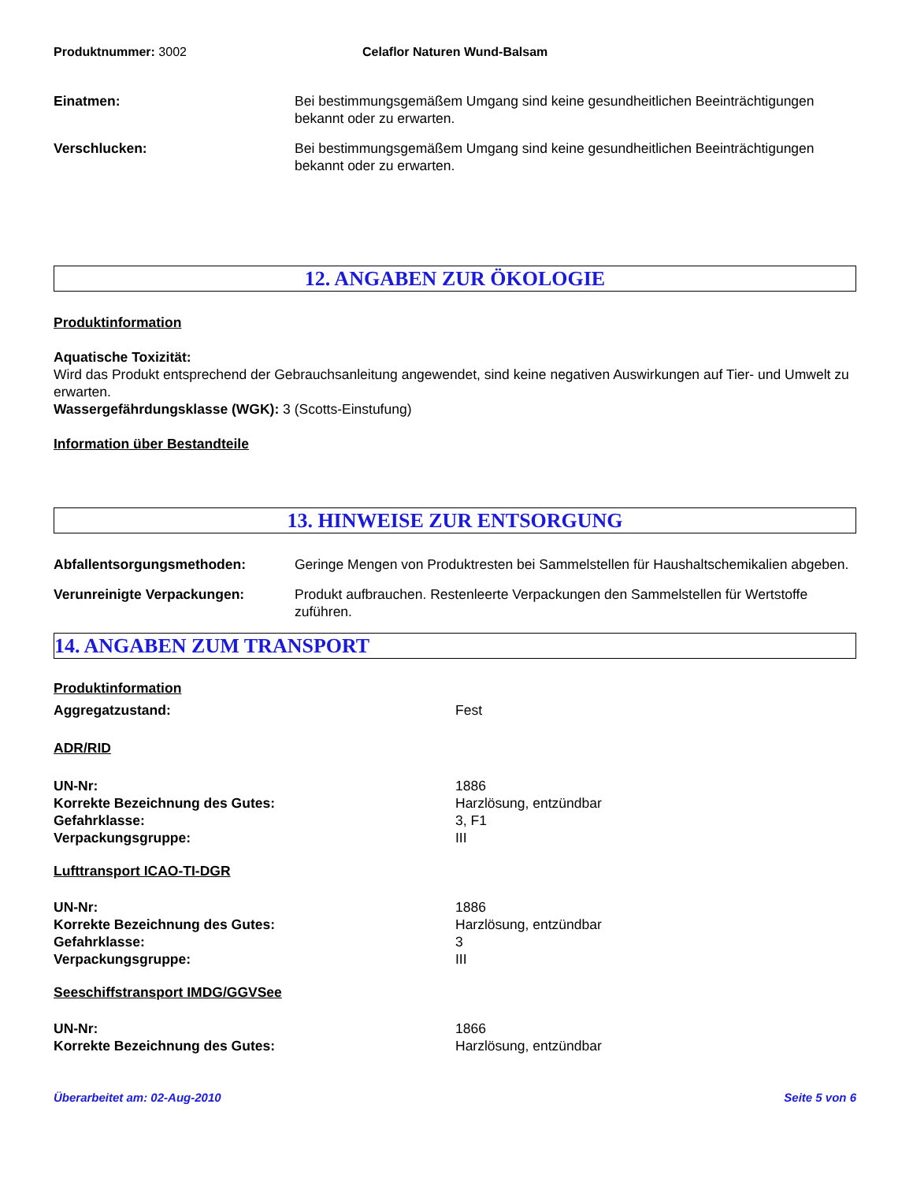Produktnummer: 3002 Celaflor Naturen Wund-Balsam
Einatmen: Bei bestimmungsgemäßem Umgang sind keine gesundheitlichen Beeinträchtigungen bekannt oder zu erwarten.
Verschlucken: Bei bestimmungsgemäßem Umgang sind keine gesundheitlichen Beeinträchtigungen bekannt oder zu erwarten.
12. ANGABEN ZUR ÖKOLOGIE
Produktinformation
Aquatische Toxizität:
Wird das Produkt entsprechend der Gebrauchsanleitung angewendet, sind keine negativen Auswirkungen auf Tier- und Umwelt zu erwarten.
Wassergefährdungsklasse (WGK): 3 (Scotts-Einstufung)
Information über Bestandteile
13. HINWEISE ZUR ENTSORGUNG
Abfallentsorgungsmethoden: Geringe Mengen von Produktresten bei Sammelstellen für Haushaltschemikalien abgeben.
Verunreinigte Verpackungen: Produkt aufbrauchen. Restenleerte Verpackungen den Sammelstellen für Wertstoffe zuführen.
14. ANGABEN ZUM TRANSPORT
Produktinformation
Aggregatzustand: Fest
ADR/RID
UN-Nr: 1886
Korrekte Bezeichnung des Gutes: Harzlösung, entzündbar
Gefahrklasse: 3, F1
Verpackungsgruppe: III
Lufttransport ICAO-TI-DGR
UN-Nr: 1886
Korrekte Bezeichnung des Gutes: Harzlösung, entzündbar
Gefahrklasse: 3
Verpackungsgruppe: III
Seeschiffstransport IMDG/GGVSee
UN-Nr: 1866
Korrekte Bezeichnung des Gutes: Harzlösung, entzündbar
Überarbeitet am: 02-Aug-2010 Seite 5 von 6